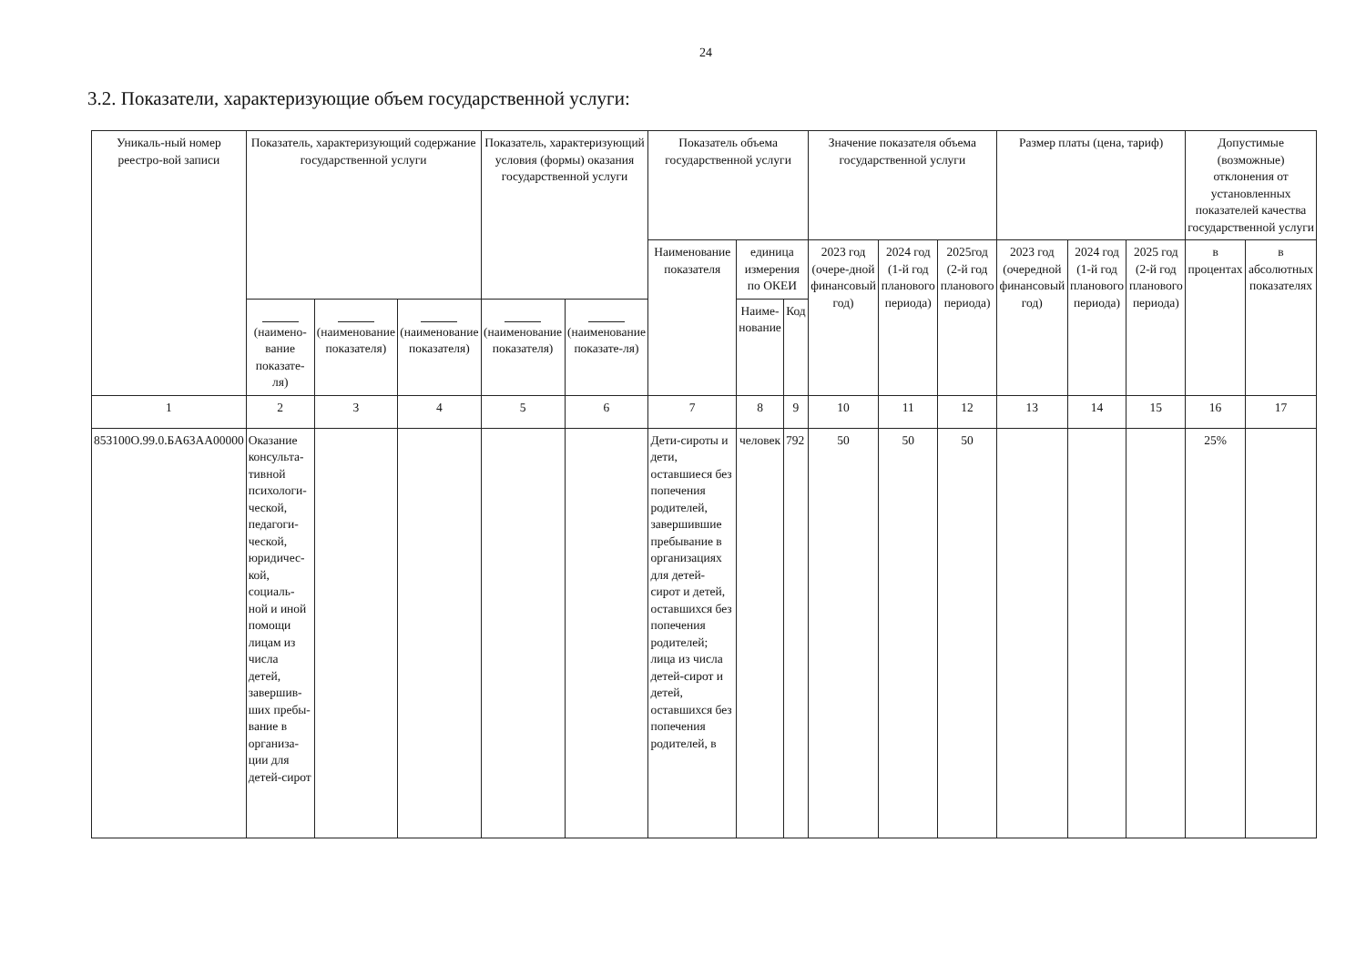24
3.2. Показатели, характеризующие объем государственной услуги:
| Уникаль-ный номер реестро-вой записи | Показатель, характеризующий содержание государственной услуги | | | Показатель, характеризующий условия (формы) оказания государственной услуги | | Показатель объема государственной услуги | | | Значение показателя объема государственной услуги | | | Размер платы (цена, тариф) | | | Допустимые (возможные) отклонения от установленных показателей качества государственной услуги | |
| --- | --- | --- | --- | --- | --- | --- | --- | --- | --- | --- | --- | --- | --- | --- | --- | --- |
| | | | | | | Наименование показателя | единица измерения по ОКЕИ | | 2023 год (очере-дной финансовый год) | 2024 год (1-й год планового периода) | 2025год (2-й год планового периода) | 2023 год (очередной финансовый год) | 2024 год (1-й год планового периода) | 2025 год (2-й год планового периода) | в процентах | в абсолютных показателях |
| | (наимено-вание показате-ля) | (наименование показателя) | (наименование показателя) | (наименование показателя) | (наименование показате-ля) | | Наиме-нование | Код | | | | | | | | |
| 1 | 2 | 3 | 4 | 5 | 6 | 7 | 8 | 9 | 10 | 11 | 12 | 13 | 14 | 15 | 16 | 17 |
| 853100О.99.0.БА63АА00000 | Оказание консульта-тивной психологи-ческой, педагоги-ческой, юридичес-кой, социаль-ной и иной помощи лицам из числа детей, завершив-ших пребы-вание в организа-ции для детей-сирот | | | | | Дети-сироты и дети, оставшиеся без попечения родителей, завершившие пребывание в организациях для детей-сирот и детей, оставшихся без попечения родителей; лица из числа детей-сирот и детей, оставшихся без попечения родителей, в | человек | 792 | 50 | 50 | 50 | | | | 25% | |